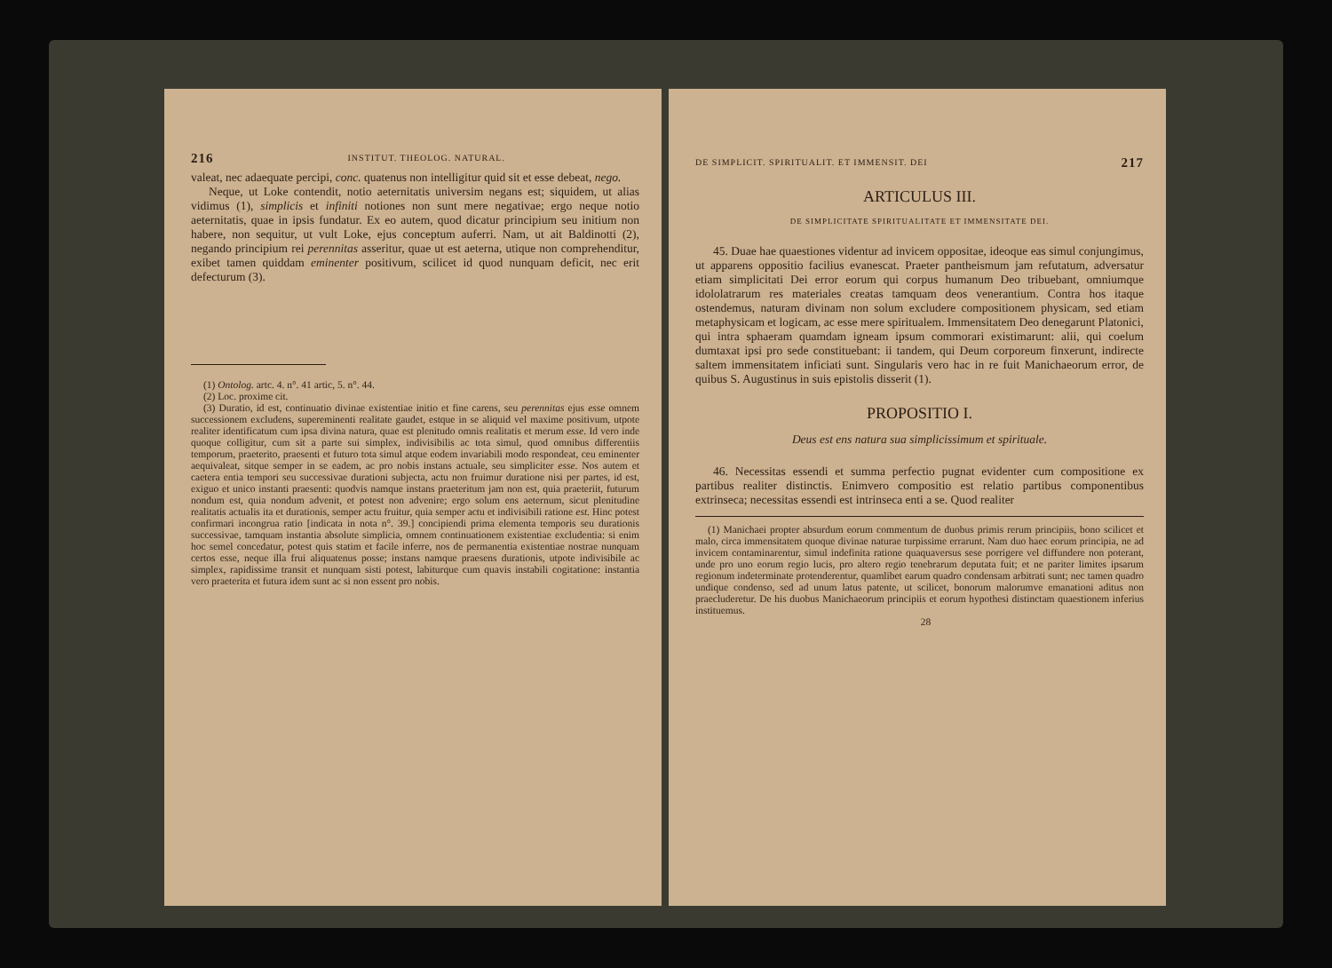216 INSTITUT. THEOLOG. NATURAL.
valeat, nec adaequate percipi, conc. quatenus non intelligitur quid sit et esse debeat, nego.
Neque, ut Loke contendit, notio aeternitatis universim negans est; siquidem, ut alias vidimus (1), simplicis et infiniti notiones non sunt mere negativae; ergo neque notio aeternitatis, quae in ipsis fundatur. Ex eo autem, quod dicatur principium seu initium non habere, non sequitur, ut vult Loke, ejus conceptum auferri. Nam, ut ait Baldinotti (2), negando principium rei perennitas asseritur, quae ut est aeterna, utique non comprehenditur, exibet tamen quiddam eminenter positivum, scilicet id quod nunquam deficit, nec erit defecturum (3).
(1) Ontolog. artc. 4. n°. 41 artic, 5. n°. 44.
(2) Loc. proxime cit.
(3) Duratio, id est, continuatio divinae existentiae initio et fine carens, seu perennitas ejus esse omnem successionem excludens, supereminenti realitate gaudet, estque in se aliquid vel maxime positivum, utpote realiter identificatum cum ipsa divina natura, quae est plenitudo omnis realitatis et merum esse. Id vero inde quoque colligitur, cum sit a parte sui simplex, indivisibilis ac tota simul, quod omnibus differentiis temporum, praeterito, praesenti et futuro tota simul atque eodem invariabili modo respondeat, ceu eminenter aequivaleat, sitque semper in se eadem, ac pro nobis instans actuale, seu simpliciter esse. Nos autem et caetera entia tempori seu successivae durationi subjecta, actu non fruimur duratione nisi per partes, id est, exiguo et unico instanti praesenti: quodvis namque instans praeteritum jam non est, quia praeteriit, futurum nondum est, quia nondum advenit, et potest non advenire; ergo solum ens aeternum, sicut plenitudine realitatis actualis ita et durationis, semper actu fruitur, quia semper actu et indivisibili ratione est. Hinc potest confirmari incongrua ratio [indicata in nota n°. 39.] concipiendi prima elementa temporis seu durationis successivae, tamquam instantia absolute simplicia, omnem continuationem existentiae excludentia: si enim hoc semel concedatur, potest quis statim et facile inferre, nos de permanentia existentiae nostrae nunquam certos esse, neque illa frui aliquatenus posse; instans namque praesens durationis, utpote indivisibile ac simplex, rapidissime transit et nunquam sisti potest, labiturque cum quavis instabili cogitatione: instantia vero praeterita et futura idem sunt ac si non essent pro nobis.
DE SIMPLICIT. SPIRITUALIT. ET IMMENSIT. DEI 217
ARTICULUS III.
DE SIMPLICITATE SPIRITUALITATE ET IMMENSITATE DEI.
45. Duae hae quaestiones videntur ad invicem oppositae, ideoque eas simul conjungimus, ut apparens oppositio facilius evanescat. Praeter pantheismum jam refutatum, adversatur etiam simplicitati Dei error eorum qui corpus humanum Deo tribuebant, omniumque idololatrarum res materiales creatas tamquam deos venerantium. Contra hos itaque ostendemus, naturam divinam non solum excludere compositionem physicam, sed etiam metaphysicam et logicam, ac esse mere spiritualem. Immensitatem Deo denegarunt Platonici, qui intra sphaeram quamdam igneam ipsum commorari existimarunt: alii, qui coelum dumtaxat ipsi pro sede constituebant: ii tandem, qui Deum corporeum finxerunt, indirecte saltem immensitatem inficiati sunt. Singularis vero hac in re fuit Manichaeorum error, de quibus S. Augustinus in suis epistolis disserit (1).
PROPOSITIO I.
Deus est ens natura sua simplicissimum et spirituale.
46. Necessitas essendi et summa perfectio pugnat evidenter cum compositione ex partibus realiter distinctis. Enimvero compositio est relatio partibus componentibus extrinseca; necessitas essendi est intrinseca enti a se. Quod realiter
(1) Manichaei propter absurdum eorum commentum de duobus primis rerum principiis, bono scilicet et malo, circa immensitatem quoque divinae naturae turpissime errarunt. Nam duo haec eorum principia, ne ad invicem contaminarentur, simul indefinita ratione quaquaversus sese porrigere vel diffundere non poterant, unde pro uno eorum regio lucis, pro altero regio tenebrarum deputata fuit; et ne pariter limites ipsarum regionum indeterminate protenderentur, quamlibet earum quadro condensam arbitrati sunt; nec tamen quadro undique condenso, sed ad unum latus patente, ut scilicet, bonorum malorumve emanationi aditus non praecluderetur. De his duobus Manichaeorum principiis et eorum hypothesi distinctam quaestionem inferius instituemus.
28